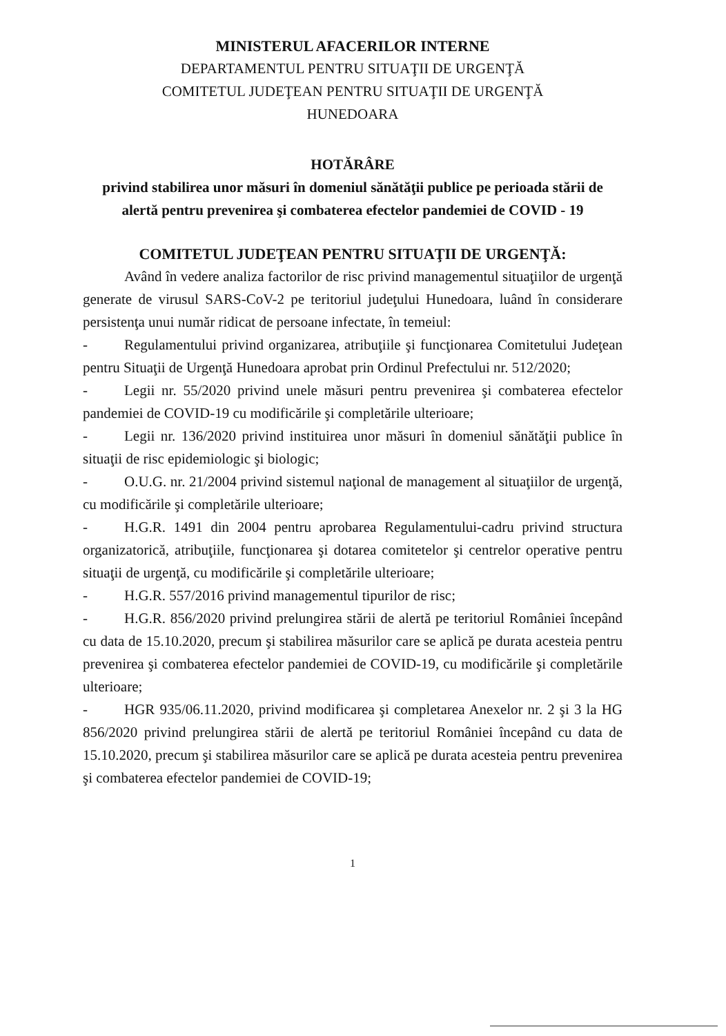MINISTERUL AFACERILOR INTERNE
DEPARTAMENTUL PENTRU SITUAŢII DE URGENŢĂ
COMITETUL JUDEŢEAN PENTRU SITUAŢII DE URGENŢĂ
HUNEDOARA
HOTĂRÂRE
privind stabilirea unor măsuri în domeniul sănătăţii publice pe perioada stării de alertă pentru prevenirea şi combaterea efectelor pandemiei de COVID - 19
COMITETUL JUDEŢEAN PENTRU SITUAŢII DE URGENŢĂ:
Având în vedere analiza factorilor de risc privind managementul situaţiilor de urgenţă generate de virusul SARS-CoV-2 pe teritoriul judeţului Hunedoara, luând în considerare persistenţa unui număr ridicat de persoane infectate, în temeiul:
- Regulamentului privind organizarea, atribuţiile şi funcţionarea Comitetului Judeţean pentru Situaţii de Urgenţă Hunedoara aprobat prin Ordinul Prefectului nr. 512/2020;
- Legii nr. 55/2020 privind unele măsuri pentru prevenirea şi combaterea efectelor pandemiei de COVID-19 cu modificările şi completările ulterioare;
- Legii nr. 136/2020 privind instituirea unor măsuri în domeniul sănătăţii publice în situaţii de risc epidemiologic şi biologic;
- O.U.G. nr. 21/2004 privind sistemul naţional de management al situaţiilor de urgenţă, cu modificările şi completările ulterioare;
- H.G.R. 1491 din 2004 pentru aprobarea Regulamentului-cadru privind structura organizatorică, atribuţiile, funcţionarea şi dotarea comitetelor şi centrelor operative pentru situaţii de urgenţă, cu modificările şi completările ulterioare;
- H.G.R. 557/2016 privind managementul tipurilor de risc;
- H.G.R. 856/2020 privind prelungirea stării de alertă pe teritoriul României începând cu data de 15.10.2020, precum şi stabilirea măsurilor care se aplică pe durata acesteia pentru prevenirea şi combaterea efectelor pandemiei de COVID-19, cu modificările şi completările ulterioare;
- HGR 935/06.11.2020, privind modificarea şi completarea Anexelor nr. 2 şi 3 la HG 856/2020 privind prelungirea stării de alertă pe teritoriul României începând cu data de 15.10.2020, precum şi stabilirea măsurilor care se aplică pe durata acesteia pentru prevenirea şi combaterea efectelor pandemiei de COVID-19;
1